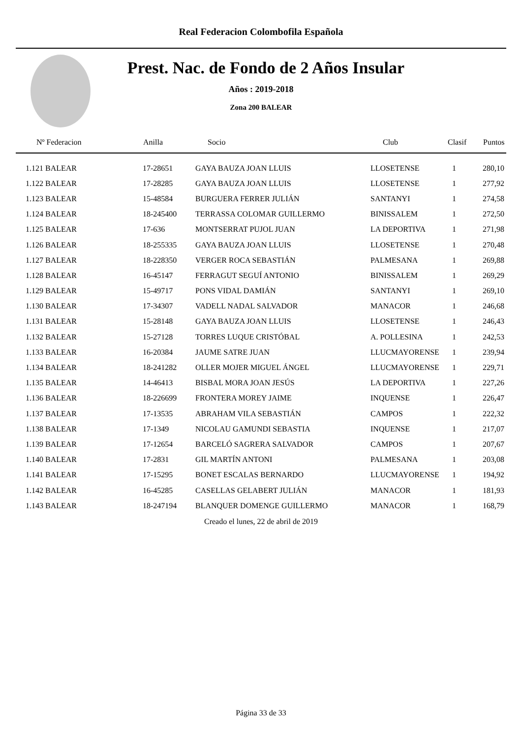Real Federacion Colombofila Española
Prest. Nac. de Fondo de 2 Años Insular
Años : 2019-2018
Zona 200 BALEAR
| Nº Federacion | Anilla | Socio | Club | Clasif | Puntos |
| --- | --- | --- | --- | --- | --- |
| 1.121 BALEAR | 17-28651 | GAYA BAUZA JOAN LLUIS | LLOSETENSE | 1 | 280,10 |
| 1.122 BALEAR | 17-28285 | GAYA BAUZA JOAN LLUIS | LLOSETENSE | 1 | 277,92 |
| 1.123 BALEAR | 15-48584 | BURGUERA FERRER JULIÁN | SANTANYI | 1 | 274,58 |
| 1.124 BALEAR | 18-245400 | TERRASSA COLOMAR GUILLERMO | BINISSALEM | 1 | 272,50 |
| 1.125 BALEAR | 17-636 | MONTSERRAT PUJOL JUAN | LA DEPORTIVA | 1 | 271,98 |
| 1.126 BALEAR | 18-255335 | GAYA BAUZA JOAN LLUIS | LLOSETENSE | 1 | 270,48 |
| 1.127 BALEAR | 18-228350 | VERGER ROCA SEBASTIÁN | PALMESANA | 1 | 269,88 |
| 1.128 BALEAR | 16-45147 | FERRAGUT SEGUÍ ANTONIO | BINISSALEM | 1 | 269,29 |
| 1.129 BALEAR | 15-49717 | PONS VIDAL DAMIÁN | SANTANYI | 1 | 269,10 |
| 1.130 BALEAR | 17-34307 | VADELL NADAL SALVADOR | MANACOR | 1 | 246,68 |
| 1.131 BALEAR | 15-28148 | GAYA BAUZA JOAN LLUIS | LLOSETENSE | 1 | 246,43 |
| 1.132 BALEAR | 15-27128 | TORRES LUQUE CRISTÓBAL | A. POLLESINA | 1 | 242,53 |
| 1.133 BALEAR | 16-20384 | JAUME SATRE JUAN | LLUCMAYORENSE | 1 | 239,94 |
| 1.134 BALEAR | 18-241282 | OLLER MOJER MIGUEL ÁNGEL | LLUCMAYORENSE | 1 | 229,71 |
| 1.135 BALEAR | 14-46413 | BISBAL MORA JOAN JESÚS | LA DEPORTIVA | 1 | 227,26 |
| 1.136 BALEAR | 18-226699 | FRONTERA MOREY JAIME | INQUENSE | 1 | 226,47 |
| 1.137 BALEAR | 17-13535 | ABRAHAM VILA SEBASTIÁN | CAMPOS | 1 | 222,32 |
| 1.138 BALEAR | 17-1349 | NICOLAU GAMUNDI SEBASTIA | INQUENSE | 1 | 217,07 |
| 1.139 BALEAR | 17-12654 | BARCELÓ SAGRERA SALVADOR | CAMPOS | 1 | 207,67 |
| 1.140 BALEAR | 17-2831 | GIL MARTÍN ANTONI | PALMESANA | 1 | 203,08 |
| 1.141 BALEAR | 17-15295 | BONET ESCALAS BERNARDO | LLUCMAYORENSE | 1 | 194,92 |
| 1.142 BALEAR | 16-45285 | CASELLAS GELABERT JULIÁN | MANACOR | 1 | 181,93 |
| 1.143 BALEAR | 18-247194 | BLANQUER DOMENGE GUILLERMO | MANACOR | 1 | 168,79 |
Creado el lunes, 22 de abril de 2019
Página 33 de 33